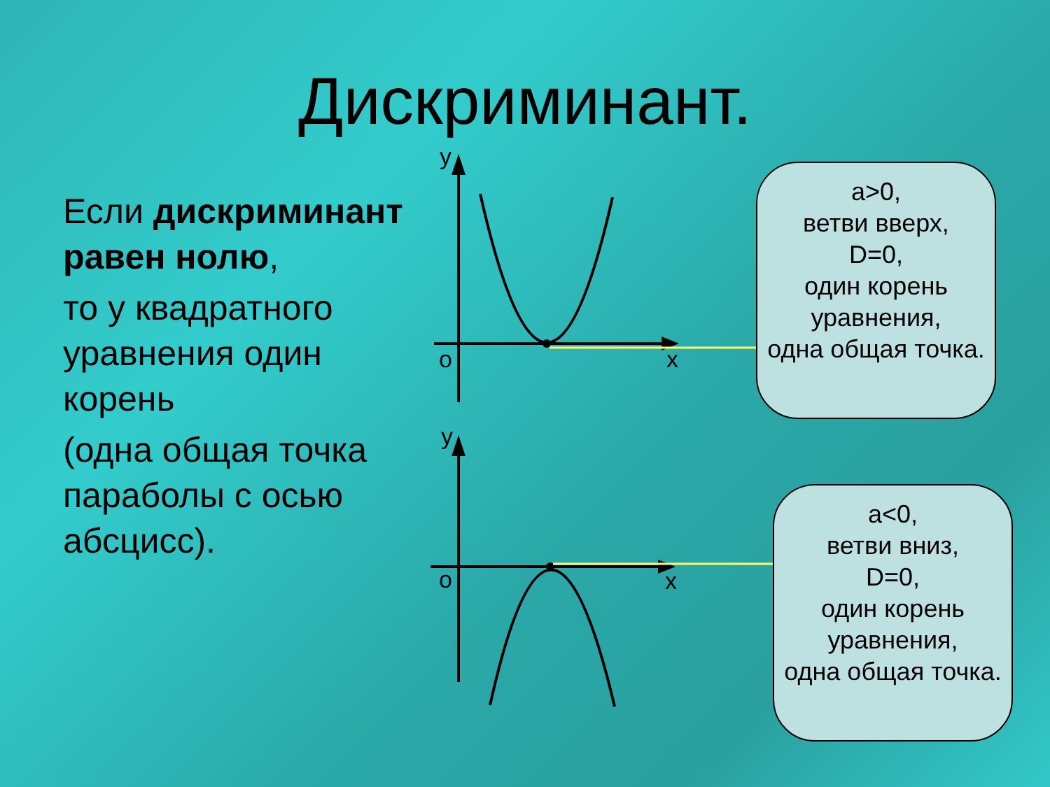Дискриминант.
Если дискриминант равен нолю,
то у квадратного уравнения один корень
(одна общая точка параболы с осью абсцисс).
y
o
x
y
o
x
a>0,
ветви вверх,
D=0,
один корень уравнения,
одна общая точка.
a<0,
ветви вниз,
D=0,
один корень уравнения,
одна общая точка.